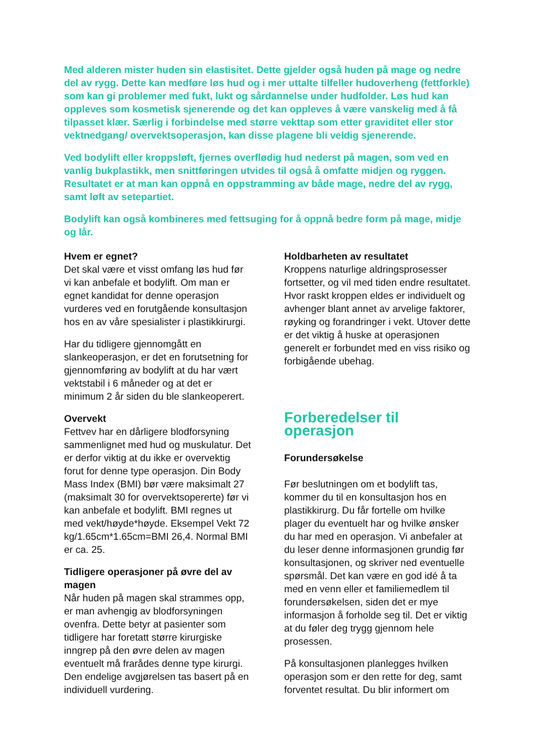Med alderen mister huden sin elastisitet. Dette gjelder også huden på mage og nedre del av rygg. Dette kan medføre løs hud og i mer uttalte tilfeller hudoverheng (fettforkle) som kan gi problemer med fukt, lukt og sårdannelse under hudfolder. Løs hud kan oppleves som kosmetisk sjenerende og det kan oppleves å være vanskelig med å få tilpasset klær. Særlig i forbindelse med større vekttap som etter graviditet eller stor vektnedgang/ overvektsoperasjon, kan disse plagene bli veldig sjenerende.
Ved bodylift eller kroppsløft, fjernes overflødig hud nederst på magen, som ved en vanlig bukplastikk, men snittføringen utvides til også å omfatte midjen og ryggen. Resultatet er at man kan oppnå en oppstramming av både mage, nedre del av rygg, samt løft av setepartiet.
Bodylift kan også kombineres med fettsuging for å oppnå bedre form på mage, midje og lår.
Hvem er egnet?
Det skal være et visst omfang løs hud før vi kan anbefale et bodylift. Om man er egnet kandidat for denne operasjon vurderes ved en forutgående konsultasjon hos en av våre spesialister i plastikkirurgi.
Har du tidligere gjennomgått en slankeoperasjon, er det en forutsetning for gjennomføring av bodylift at du har vært vektstabil i 6 måneder og at det er minimum 2 år siden du ble slankeoperert.
Overvekt
Fettvev har en dårligere blodforsyning sammenlignet med hud og muskulatur. Det er derfor viktig at du ikke er overvektig forut for denne type operasjon. Din Body Mass Index (BMI) bør være maksimalt 27 (maksimalt 30 for overvektsopererte) før vi kan anbefale et bodylift. BMI regnes ut med vekt/høyde*høyde. Eksempel Vekt 72 kg/1.65cm*1.65cm=BMI 26,4. Normal BMI er ca. 25.
Tidligere operasjoner på øvre del av magen
Når huden på magen skal strammes opp, er man avhengig av blodforsyningen ovenfra. Dette betyr at pasienter som tidligere har foretatt større kirurgiske inngrep på den øvre delen av magen eventuelt må frarådes denne type kirurgi. Den endelige avgjørelsen tas basert på en individuell vurdering.
Holdbarheten av resultatet
Kroppens naturlige aldringsprosesser fortsetter, og vil med tiden endre resultatet. Hvor raskt kroppen eldes er individuelt og avhenger blant annet av arvelige faktorer, røyking og forandringer i vekt. Utover dette er det viktig å huske at operasjonen generelt er forbundet med en viss risiko og forbigående ubehag.
Forberedelser til operasjon
Forundersøkelse
Før beslutningen om et bodylift tas, kommer du til en konsultasjon hos en plastikkirurg. Du får fortelle om hvilke plager du eventuelt har og hvilke ønsker du har med en operasjon. Vi anbefaler at du leser denne informasjonen grundig før konsultasjonen, og skriver ned eventuelle spørsmål. Det kan være en god idé å ta med en venn eller et familiemedlem til forundersøkelsen, siden det er mye informasjon å forholde seg til. Det er viktig at du føler deg trygg gjennom hele prosessen.
På konsultasjonen planlegges hvilken operasjon som er den rette for deg, samt forventet resultat. Du blir informert om